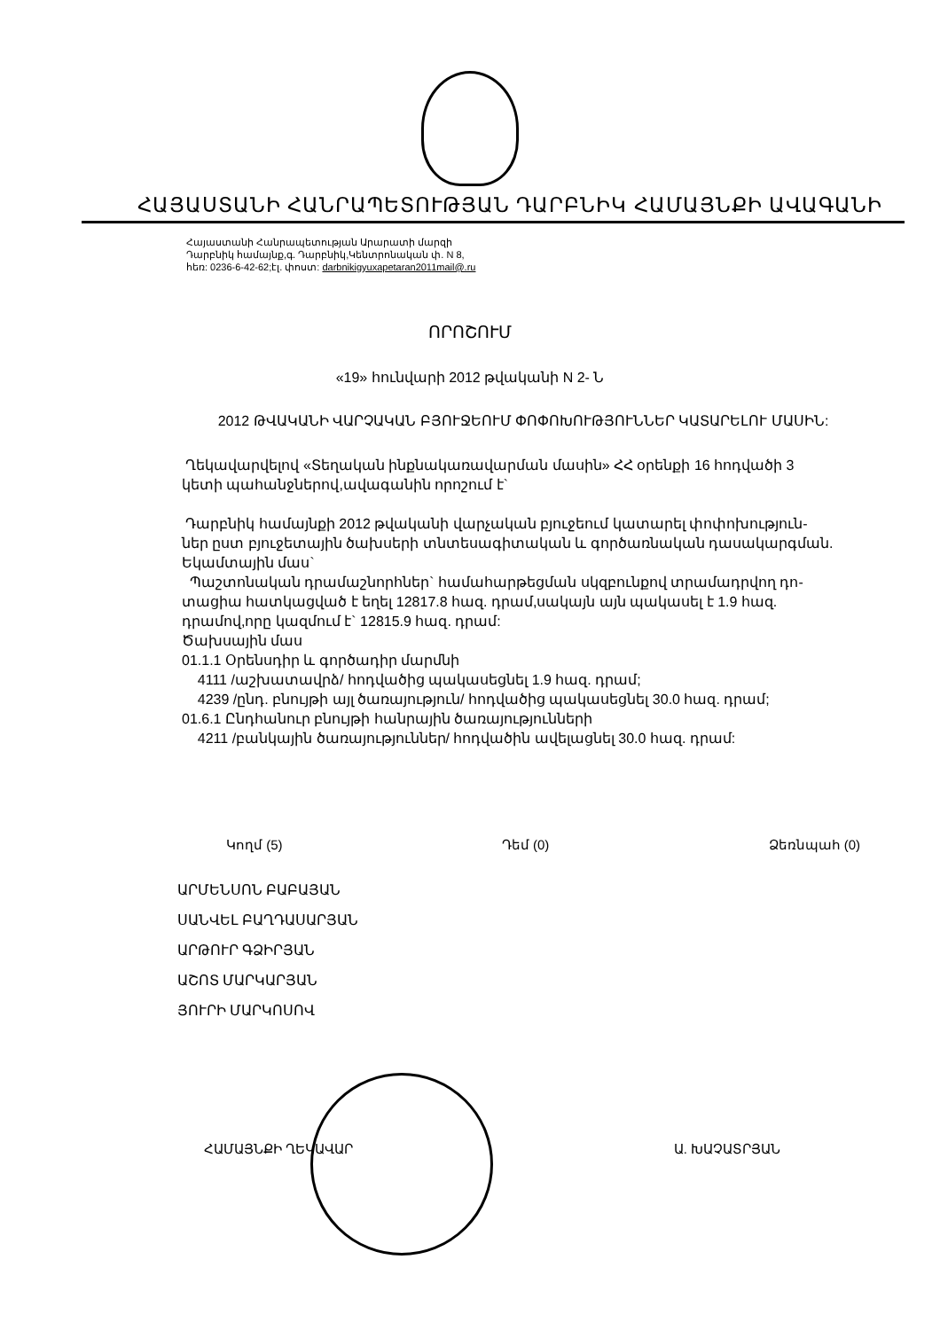ՀԱՅԱՍՏԱՆԻ ՀԱՆՐԱՊԵՏՈՒԹՅԱՆ ԴԱՐԲՆԻԿ ՀԱՄԱՅՆՔԻ ԱՎԱԳԱՆԻ
Հայաստանի Հանրապետության Արարատի մարզի
Դարբնիկ համայնք,գ. Դարբնիկ,Կենտրոնական փ. N 8,
հեռ: 0236-6-42-62;էլ. փոստ: darbnikigyuxapetaran2011mail@.ru
ՈՐՈՇՈՒՄ
«19» հունվարի 2012 թվականի N 2- Ն
2012 ԹՎԱԿԱՆԻ ՎԱՐՉԱԿԱՆ ԲՅՈՒՋԵՈՒՄ ՓՈՓՈԽՈՒԹՅՈՒՆՆԵՐ ԿԱՏԱՐԵԼՈՒ ՄԱՍԻՆ:
Ղեկավարվելով «Տեղական ինքնակառավարման մասին» ՀՀ օրենքի 16 հոդվածի 3 կետի պահանջներով,ավագանին որոշում է`
Դարբնիկ համայնքի 2012 թվականի վարչական բյուջեում կատարել փոփոխություն-ներ ըստ բյուջետային ծախսերի տնտեսագիտական և գործառնական դասակարգման.
Եկամտային մաս`
Պաշտոնական դրամաշնորհներ` համահարթեցման սկզբունքով տրամադրվող դո-տացիա հատկացված է եղել 12817.8 հազ. դրամ,սակայն այն պակասել է 1.9 հազ. դրամով,որը կազմում է` 12815.9 հազ. դրամ:
Ծախսային մաս
01.1.1 Օրենսդիր և գործադիր մարմնի
4111 /աշխատավրձ/ հոդվածից պակասեցնել 1.9 հազ. դրամ;
4239 /ընդ. բնույթի այլ ծառայություն/ հոդվածից պակասեցնել 30.0 հազ. դրամ;
01.6.1 Ընդհանուր բնույթի հանրային ծառայությունների
4211 /բանկային ծառայություններ/ հոդվածին ավելացնել 30.0 հազ. դրամ:
Կողմ (5) Դեմ (0) Ձեռնպահ (0)
ԱՐՄԵՆՍՈՆ ԲԱԲԱՅԱՆ
ՍԱՆՎԵԼ ԲԱՂԴԱՍԱՐՅԱՆ
ԱՐԹՈՒՐ ԳՁԻՐՅԱՆ
ԱՇՈՏ ՄԱՐԿԱՐՅԱՆ
ՅՈՒՐԻ ՄԱՐԿՈՍՈՎ
ՀԱՄԱՅՆՔԻ ՂԵԿԱՎԱՐ Ա. ԽԱՉԱՏՐՅԱՆ